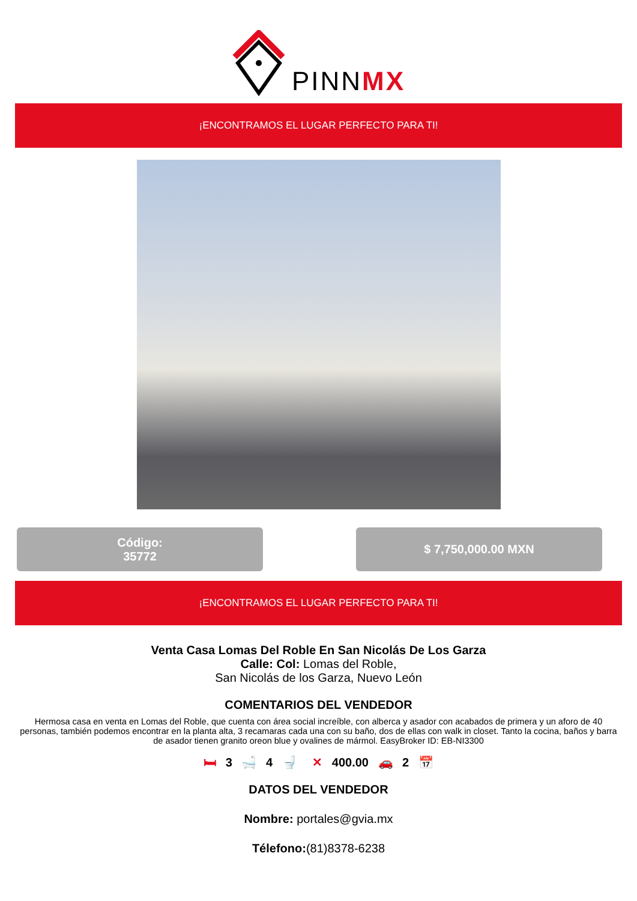PINNMX
¡ENCONTRAMOS EL LUGAR PERFECTO PARA TI!
Código:
35772
$ 7,750,000.00 MXN
¡ENCONTRAMOS EL LUGAR PERFECTO PARA TI!
Venta Casa Lomas Del Roble En San Nicolás De Los Garza
Calle: Col: Lomas del Roble,
San Nicolás de los Garza, Nuevo León
COMENTARIOS DEL VENDEDOR
Hermosa casa en venta en Lomas del Roble, que cuenta con área social increíble, con alberca y asador con acabados de primera y un aforo de 40 personas, también podemos encontrar en la planta alta, 3 recamaras cada una con su baño, dos de ellas con walk in closet. Tanto la cocina, baños y barra de asador tienen granito oreon blue y ovalines de mármol. EasyBroker ID: EB-NI3300
🛏 3 🛁 4 🚽 ✕ 400.00 🚗 2 📅
DATOS DEL VENDEDOR
Nombre: portales@gvia.mx
Télefono:(81)8378-6238